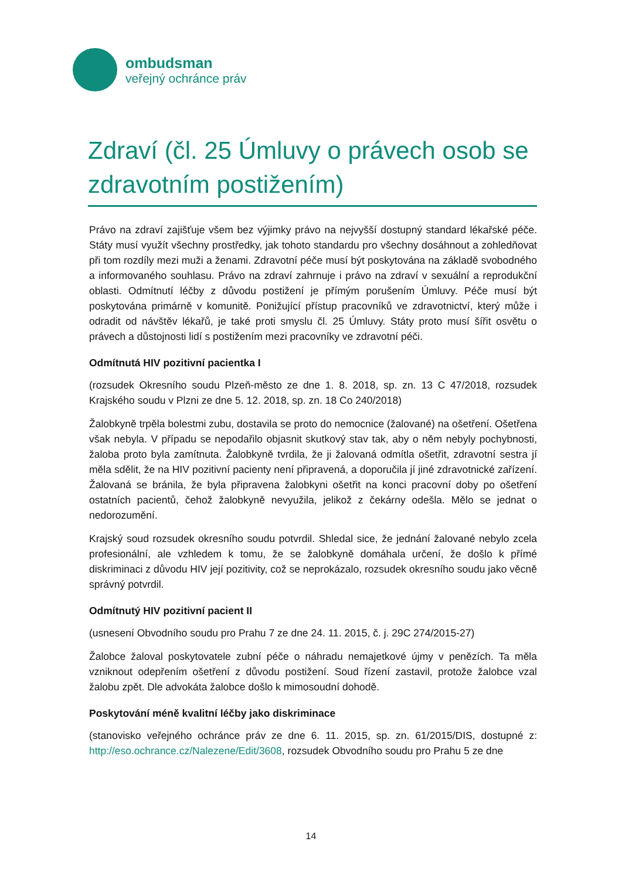ombudsman
veřejný ochránce práv
Zdraví (čl. 25 Úmluvy o právech osob se zdravotním postižením)
Právo na zdraví zajišťuje všem bez výjimky právo na nejvyšší dostupný standard lékařské péče. Státy musí využít všechny prostředky, jak tohoto standardu pro všechny dosáhnout a zohledňovat při tom rozdíly mezi muži a ženami. Zdravotní péče musí být poskytována na základě svobodného a informovaného souhlasu. Právo na zdraví zahrnuje i právo na zdraví v sexuální a reprodukční oblasti. Odmítnutí léčby z důvodu postižení je přímým porušením Úmluvy. Péče musí být poskytována primárně v komunitě. Ponižující přístup pracovníků ve zdravotnictví, který může i odradit od návštěv lékařů, je také proti smyslu čl. 25 Úmluvy. Státy proto musí šířit osvětu o právech a důstojnosti lidí s postižením mezi pracovníky ve zdravotní péči.
Odmítnutá HIV pozitivní pacientka I
(rozsudek Okresního soudu Plzeň-město ze dne 1. 8. 2018, sp. zn. 13 C 47/2018, rozsudek Krajského soudu v Plzni ze dne 5. 12. 2018, sp. zn. 18 Co 240/2018)
Žalobkyně trpěla bolestmi zubu, dostavila se proto do nemocnice (žalované) na ošetření. Ošetřena však nebyla. V případu se nepodařilo objasnit skutkový stav tak, aby o něm nebyly pochybnosti, žaloba proto byla zamítnuta. Žalobkyně tvrdila, že ji žalovaná odmítla ošetřit, zdravotní sestra jí měla sdělit, že na HIV pozitivní pacienty není připravená, a doporučila jí jiné zdravotnické zařízení. Žalovaná se bránila, že byla připravena žalobkyni ošetřit na konci pracovní doby po ošetření ostatních pacientů, čehož žalobkyně nevyužila, jelikož z čekárny odešla. Mělo se jednat o nedorozumění.
Krajský soud rozsudek okresního soudu potvrdil. Shledal sice, že jednání žalované nebylo zcela profesionální, ale vzhledem k tomu, že se žalobkyně domáhala určení, že došlo k přímé diskriminaci z důvodu HIV její pozitivity, což se neprokázalo, rozsudek okresního soudu jako věcně správný potvrdil.
Odmítnutý HIV pozitivní pacient II
(usnesení Obvodního soudu pro Prahu 7 ze dne 24. 11. 2015, č. j. 29C 274/2015-27)
Žalobce žaloval poskytovatele zubní péče o náhradu nemajetkové újmy v penězích. Ta měla vzniknout odepřením ošetření z důvodu postižení. Soud řízení zastavil, protože žalobce vzal žalobu zpět. Dle advokáta žalobce došlo k mimosoudní dohodě.
Poskytování méně kvalitní léčby jako diskriminace
(stanovisko veřejného ochránce práv ze dne 6. 11. 2015, sp. zn. 61/2015/DIS, dostupné z: http://eso.ochrance.cz/Nalezene/Edit/3608, rozsudek Obvodního soudu pro Prahu 5 ze dne
14